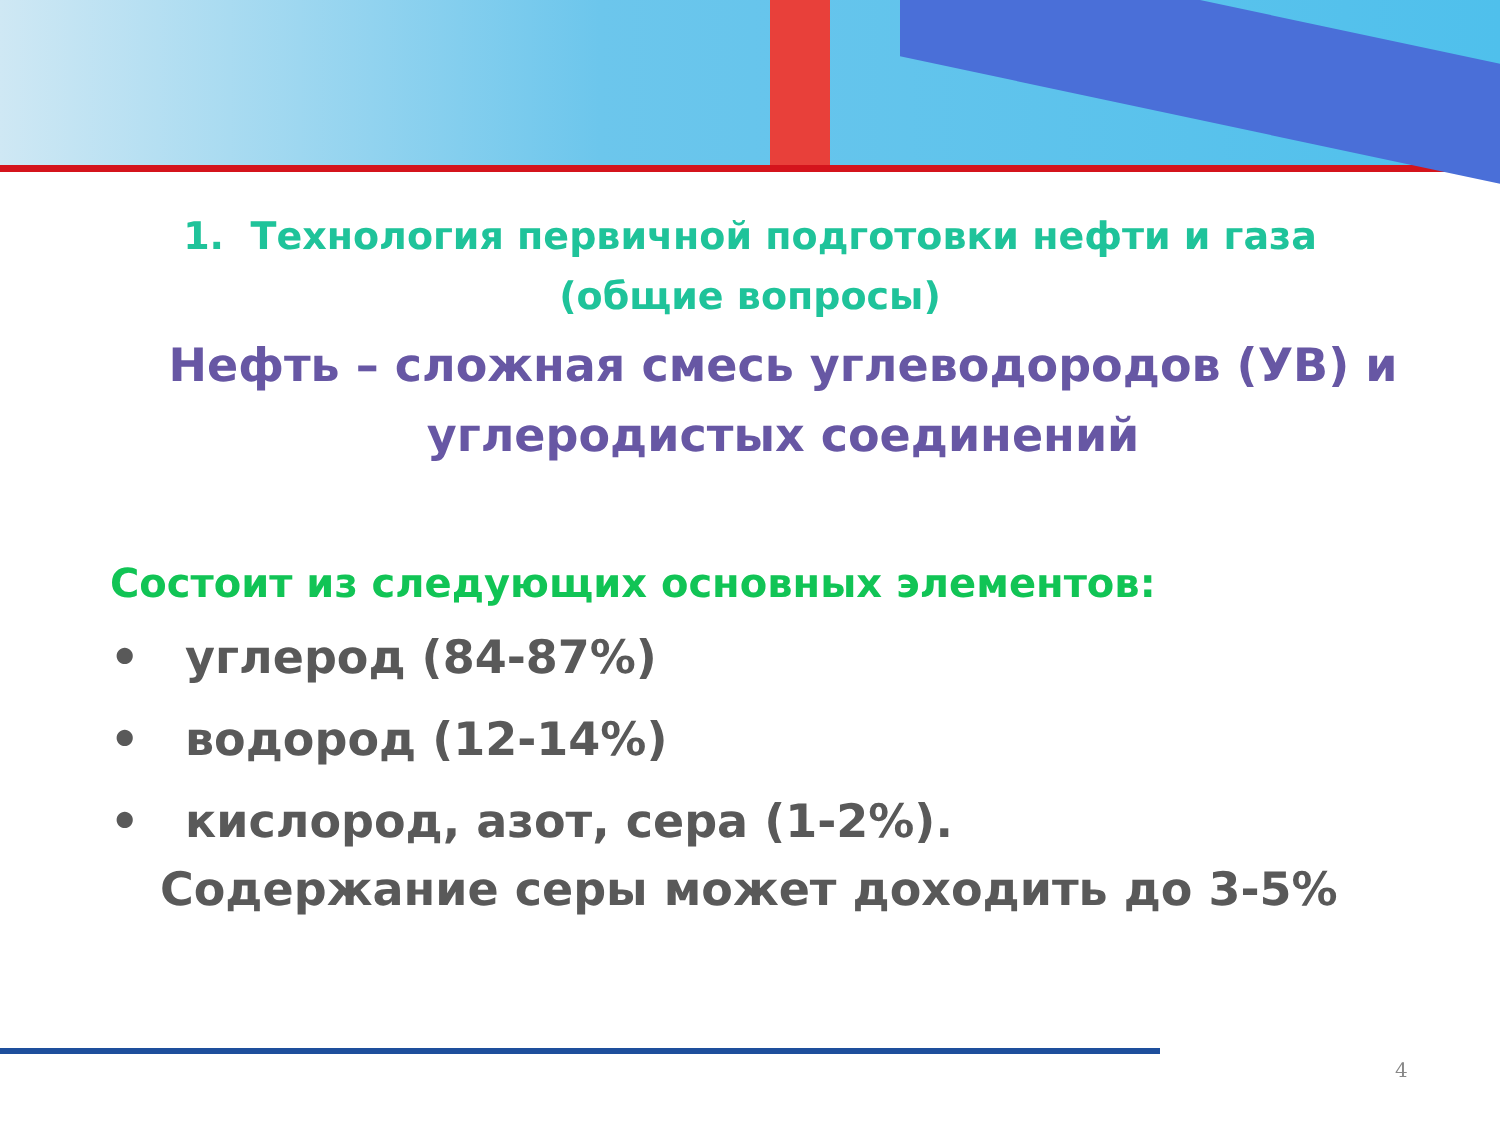1. Технология первичной подготовки нефти и газа
(общие вопросы)
Нефть – сложная смесь углеводородов (УВ) и углеродистых соединений
Состоит из следующих основных элементов:
• углерод (84-87%)
• водород (12-14%)
• кислород, азот, сера (1-2%).
Содержание серы может доходить до 3-5%
4